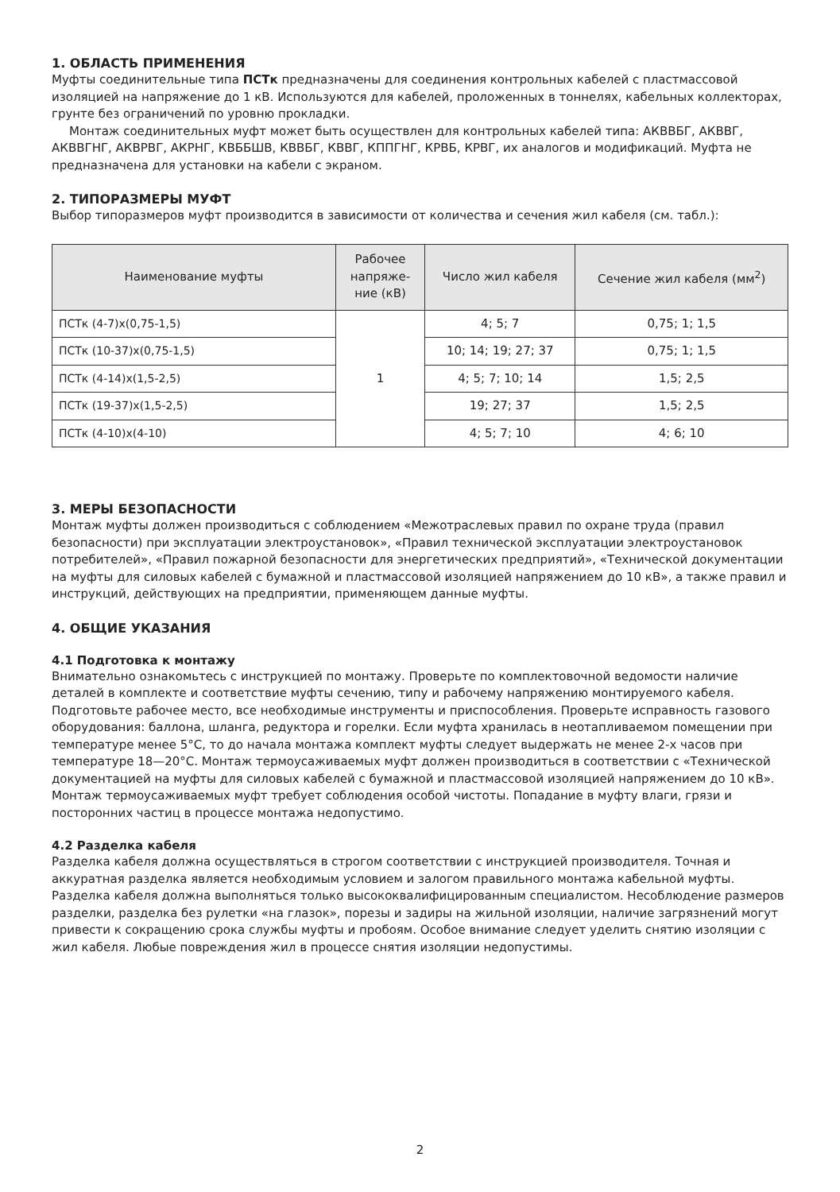1. ОБЛАСТЬ ПРИМЕНЕНИЯ
Муфты соединительные типа ПСТк предназначены для соединения контрольных кабелей с пластмассовой изоляцией на напряжение до 1 кВ. Используются для кабелей, проложенных в тоннелях, кабельных коллекторах, грунте без ограничений по уровню прокладки.
Монтаж соединительных муфт может быть осуществлен для контрольных кабелей типа: АКВВБГ, АКВВГ, АКВВГНГ, АКВРВГ, АКРНГ, КВББШВ, КВВБГ, КВВГ, КППГНГ, КРВБ, КРВГ, их аналогов и модификаций. Муфта не предназначена для установки на кабели с экраном.
2. ТИПОРАЗМЕРЫ МУФТ
Выбор типоразмеров муфт производится в зависимости от количества и сечения жил кабеля (см. табл.):
| Наименование муфты | Рабочее напряже-ние (кВ) | Число жил кабеля | Сечение жил кабеля (мм<sup>2</sup>) |
| --- | --- | --- | --- |
| ПСТк (4-7)х(0,75-1,5) | 1 | 4; 5; 7 | 0,75; 1; 1,5 |
| ПСТк (10-37)х(0,75-1,5) | | 10; 14; 19; 27; 37 | 0,75; 1; 1,5 |
| ПСТк (4-14)х(1,5-2,5) | | 4; 5; 7; 10; 14 | 1,5; 2,5 |
| ПСТк (19-37)х(1,5-2,5) | | 19; 27; 37 | 1,5; 2,5 |
| ПСТк (4-10)х(4-10) | | 4; 5; 7; 10 | 4; 6; 10 |
3. МЕРЫ БЕЗОПАСНОСТИ
Монтаж муфты должен производиться с соблюдением «Межотраслевых правил по охране труда (правил безопасности) при эксплуатации электроустановок», «Правил технической эксплуатации электроустановок потребителей», «Правил пожарной безопасности для энергетических предприятий», «Технической документации на муфты для силовых кабелей с бумажной и пластмассовой изоляцией напряжением до 10 кВ», а также правил и инструкций, действующих на предприятии, применяющем данные муфты.
4. ОБЩИЕ УКАЗАНИЯ
4.1 Подготовка к монтажу
Внимательно ознакомьтесь с инструкцией по монтажу. Проверьте по комплектовочной ведомости наличие деталей в комплекте и соответствие муфты сечению, типу и рабочему напряжению монтируемого кабеля. Подготовьте рабочее место, все необходимые инструменты и приспособления. Проверьте исправность газового оборудования: баллона, шланга, редуктора и горелки. Если муфта хранилась в неотапливаемом помещении при температуре менее 5°С, то до начала монтажа комплект муфты следует выдержать не менее 2-х часов при температуре 18—20°С. Монтаж термоусаживаемых муфт должен производиться в соответствии с «Технической документацией на муфты для силовых кабелей с бумажной и пластмассовой изоляцией напряжением до 10 кВ». Монтаж термоусаживаемых муфт требует соблюдения особой чистоты. Попадание в муфту влаги, грязи и посторонних частиц в процессе монтажа недопустимо.
4.2 Разделка кабеля
Разделка кабеля должна осуществляться в строгом соответствии с инструкцией производителя. Точная и аккуратная разделка является необходимым условием и залогом правильного монтажа кабельной муфты. Разделка кабеля должна выполняться только высококвалифицированным специалистом. Несоблюдение размеров разделки, разделка без рулетки «на глазок», порезы и задиры на жильной изоляции, наличие загрязнений могут привести к сокращению срока службы муфты и пробоям. Особое внимание следует уделить снятию изоляции с жил кабеля. Любые повреждения жил в процессе снятия изоляции недопустимы.
2